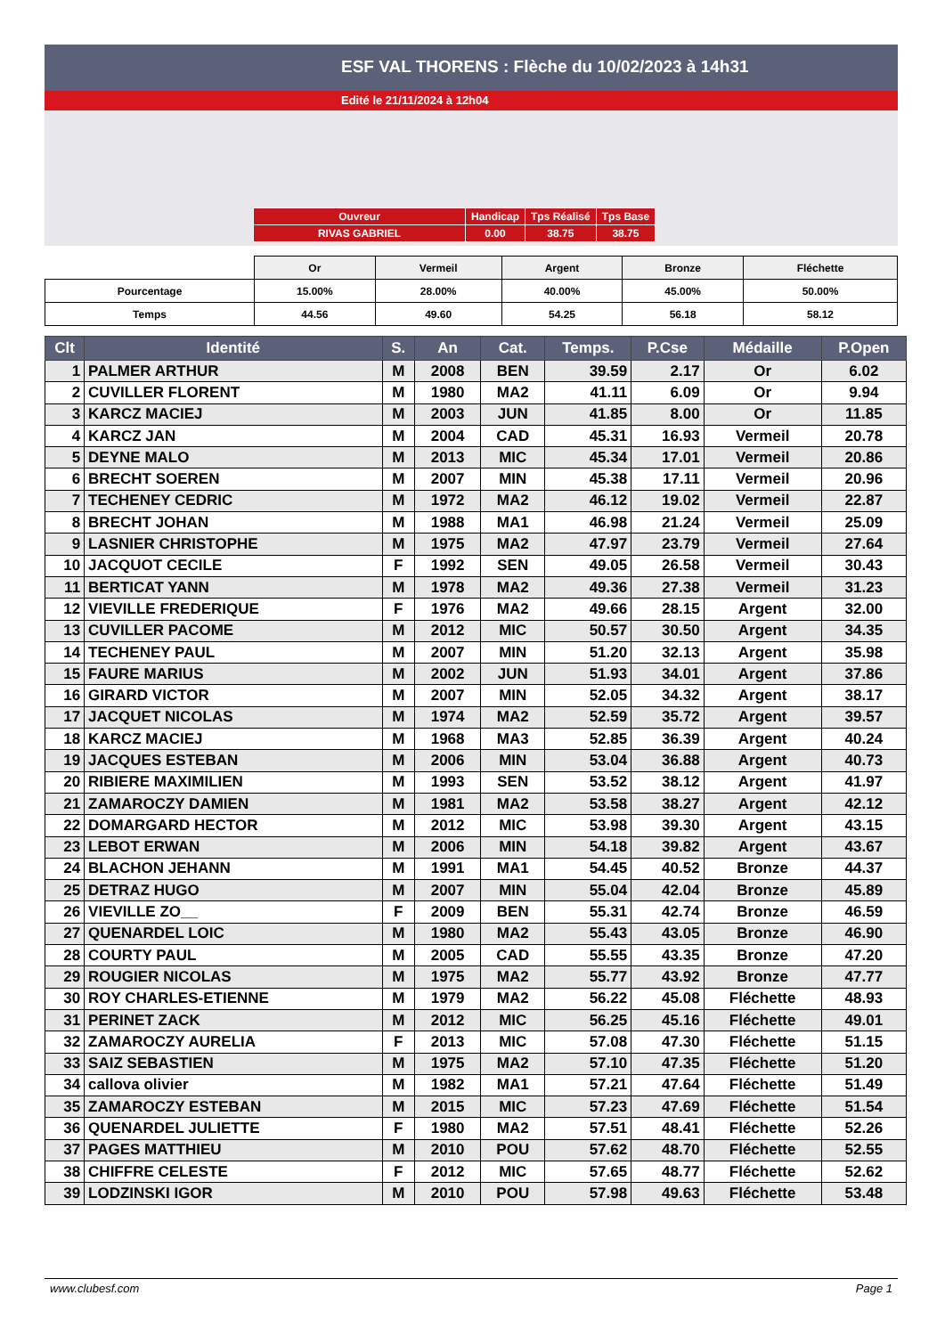ESF VAL THORENS : Flèche du 10/02/2023 à 14h31
Edité le 21/11/2024 à 12h04
| Ouvreur | Handicap | Tps Réalisé | Tps Base |
| RIVAS GABRIEL | 0.00 | 38.75 | 38.75 |
| | Or | Vermeil | Argent | Bronze | Fléchette |
| Pourcentage | 15.00% | 28.00% | 40.00% | 45.00% | 50.00% |
| Temps | 44.56 | 49.60 | 54.25 | 56.18 | 58.12 |
| Clt | Identité | S. | An | Cat. | Temps. | P.Cse | Médaille | P.Open |
| --- | --- | --- | --- | --- | --- | --- | --- | --- |
| 1 | PALMER ARTHUR | M | 2008 | BEN | 39.59 | 2.17 | Or | 6.02 |
| 2 | CUVILLER FLORENT | M | 1980 | MA2 | 41.11 | 6.09 | Or | 9.94 |
| 3 | KARCZ MACIEJ | M | 2003 | JUN | 41.85 | 8.00 | Or | 11.85 |
| 4 | KARCZ JAN | M | 2004 | CAD | 45.31 | 16.93 | Vermeil | 20.78 |
| 5 | DEYNE MALO | M | 2013 | MIC | 45.34 | 17.01 | Vermeil | 20.86 |
| 6 | BRECHT SOEREN | M | 2007 | MIN | 45.38 | 17.11 | Vermeil | 20.96 |
| 7 | TECHENEY CEDRIC | M | 1972 | MA2 | 46.12 | 19.02 | Vermeil | 22.87 |
| 8 | BRECHT JOHAN | M | 1988 | MA1 | 46.98 | 21.24 | Vermeil | 25.09 |
| 9 | LASNIER CHRISTOPHE | M | 1975 | MA2 | 47.97 | 23.79 | Vermeil | 27.64 |
| 10 | JACQUOT CECILE | F | 1992 | SEN | 49.05 | 26.58 | Vermeil | 30.43 |
| 11 | BERTICAT YANN | M | 1978 | MA2 | 49.36 | 27.38 | Vermeil | 31.23 |
| 12 | VIEVILLE FREDERIQUE | F | 1976 | MA2 | 49.66 | 28.15 | Argent | 32.00 |
| 13 | CUVILLER PACOME | M | 2012 | MIC | 50.57 | 30.50 | Argent | 34.35 |
| 14 | TECHENEY PAUL | M | 2007 | MIN | 51.20 | 32.13 | Argent | 35.98 |
| 15 | FAURE MARIUS | M | 2002 | JUN | 51.93 | 34.01 | Argent | 37.86 |
| 16 | GIRARD VICTOR | M | 2007 | MIN | 52.05 | 34.32 | Argent | 38.17 |
| 17 | JACQUET NICOLAS | M | 1974 | MA2 | 52.59 | 35.72 | Argent | 39.57 |
| 18 | KARCZ MACIEJ | M | 1968 | MA3 | 52.85 | 36.39 | Argent | 40.24 |
| 19 | JACQUES ESTEBAN | M | 2006 | MIN | 53.04 | 36.88 | Argent | 40.73 |
| 20 | RIBIERE MAXIMILIEN | M | 1993 | SEN | 53.52 | 38.12 | Argent | 41.97 |
| 21 | ZAMAROCZY DAMIEN | M | 1981 | MA2 | 53.58 | 38.27 | Argent | 42.12 |
| 22 | DOMARGARD HECTOR | M | 2012 | MIC | 53.98 | 39.30 | Argent | 43.15 |
| 23 | LEBOT ERWAN | M | 2006 | MIN | 54.18 | 39.82 | Argent | 43.67 |
| 24 | BLACHON JEHANN | M | 1991 | MA1 | 54.45 | 40.52 | Bronze | 44.37 |
| 25 | DETRAZ HUGO | M | 2007 | MIN | 55.04 | 42.04 | Bronze | 45.89 |
| 26 | VIEVILLE ZO__ | F | 2009 | BEN | 55.31 | 42.74 | Bronze | 46.59 |
| 27 | QUENARDEL LOIC | M | 1980 | MA2 | 55.43 | 43.05 | Bronze | 46.90 |
| 28 | COURTY PAUL | M | 2005 | CAD | 55.55 | 43.35 | Bronze | 47.20 |
| 29 | ROUGIER NICOLAS | M | 1975 | MA2 | 55.77 | 43.92 | Bronze | 47.77 |
| 30 | ROY CHARLES-ETIENNE | M | 1979 | MA2 | 56.22 | 45.08 | Fléchette | 48.93 |
| 31 | PERINET ZACK | M | 2012 | MIC | 56.25 | 45.16 | Fléchette | 49.01 |
| 32 | ZAMAROCZY AURELIA | F | 2013 | MIC | 57.08 | 47.30 | Fléchette | 51.15 |
| 33 | SAIZ SEBASTIEN | M | 1975 | MA2 | 57.10 | 47.35 | Fléchette | 51.20 |
| 34 | callova olivier | M | 1982 | MA1 | 57.21 | 47.64 | Fléchette | 51.49 |
| 35 | ZAMAROCZY ESTEBAN | M | 2015 | MIC | 57.23 | 47.69 | Fléchette | 51.54 |
| 36 | QUENARDEL JULIETTE | F | 1980 | MA2 | 57.51 | 48.41 | Fléchette | 52.26 |
| 37 | PAGES MATTHIEU | M | 2010 | POU | 57.62 | 48.70 | Fléchette | 52.55 |
| 38 | CHIFFRE CELESTE | F | 2012 | MIC | 57.65 | 48.77 | Fléchette | 52.62 |
| 39 | LODZINSKI IGOR | M | 2010 | POU | 57.98 | 49.63 | Fléchette | 53.48 |
www.clubesf.com Page 1